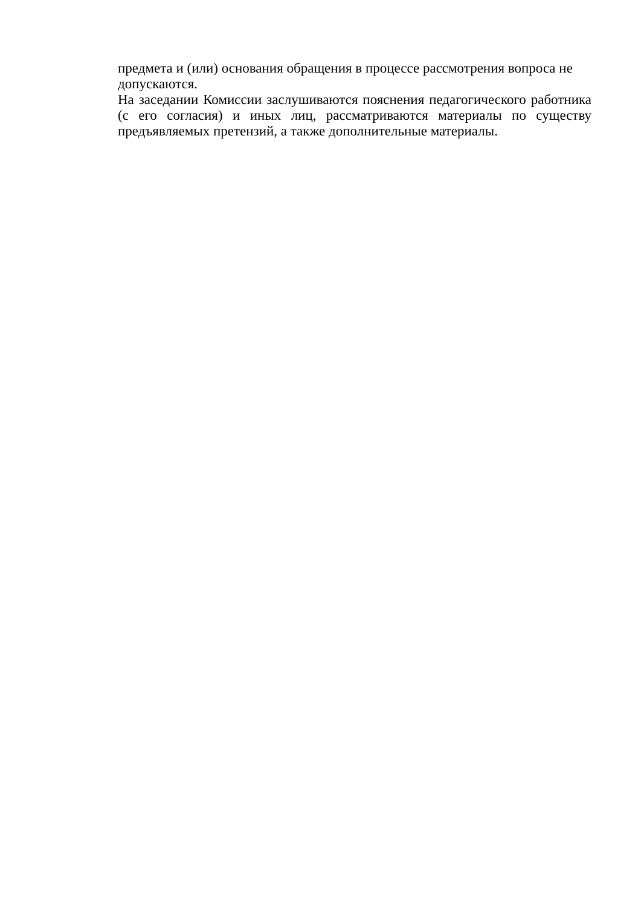предмета и (или) основания обращения в процессе рассмотрения вопроса не допускаются.
На заседании Комиссии заслушиваются пояснения педагогического работника (с его согласия) и иных лиц, рассматриваются материалы по существу предъявляемых претензий, а также дополнительные материалы.